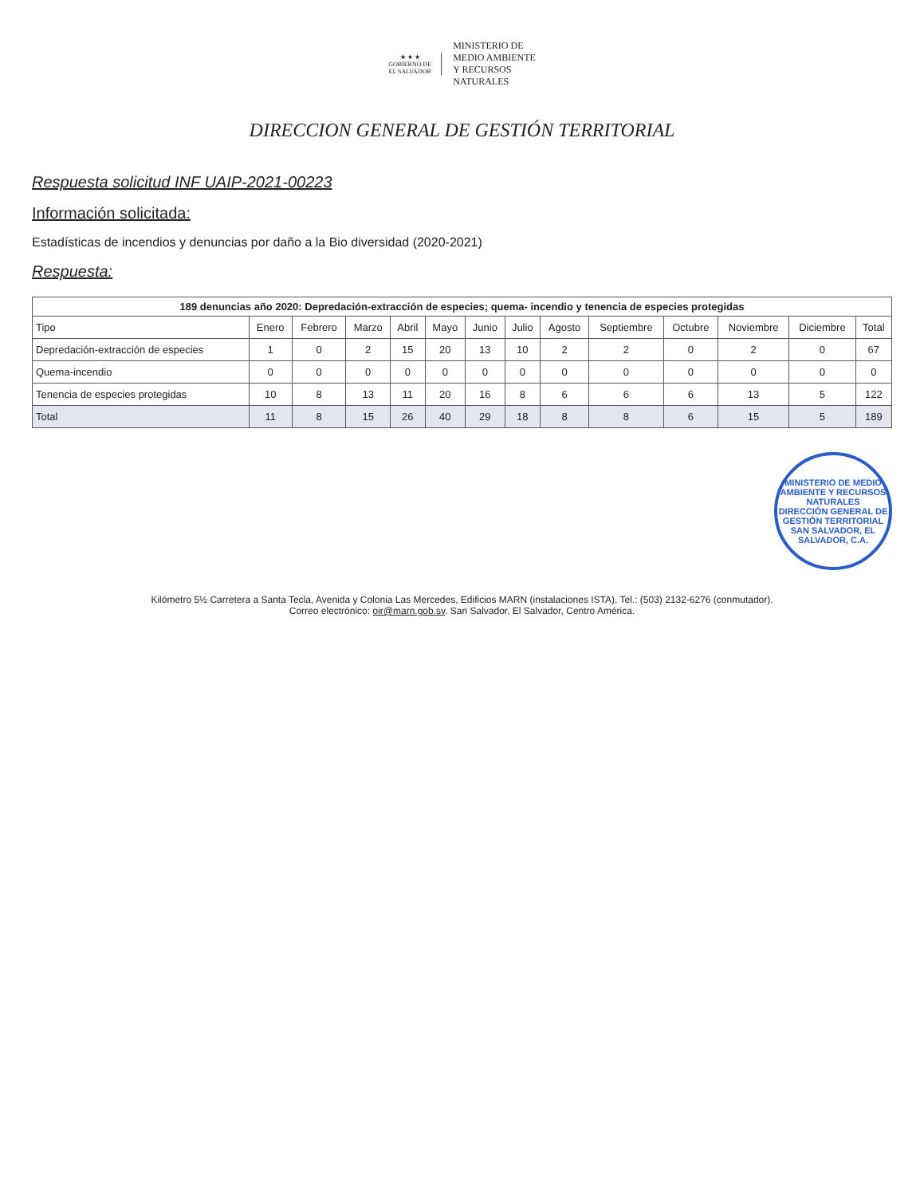★ ★ ★
GOBIERNO DE
EL SALVADOR
MINISTERIO DE
MEDIO AMBIENTE
Y RECURSOS
NATURALES
DIRECCION GENERAL DE GESTIÓN TERRITORIAL
Respuesta solicitud INF UAIP-2021-00223
Información solicitada:
Estadísticas de incendios y denuncias por daño a la Bio diversidad (2020-2021)
Respuesta:
189 denuncias año 2020: Depredación-extracción de especies; quema- incendio y tenencia de especies protegidas
| Tipo | Enero | Febrero | Marzo | Abril | Mayo | Junio | Julio | Agosto | Septiembre | Octubre | Noviembre | Diciembre | Total |
| --- | --- | --- | --- | --- | --- | --- | --- | --- | --- | --- | --- | --- | --- |
| Depredación-extracción de especies | 1 | 0 | 2 | 15 | 20 | 13 | 10 | 2 | 2 | 0 | 2 | 0 | 67 |
| Quema-incendio | 0 | 0 | 0 | 0 | 0 | 0 | 0 | 0 | 0 | 0 | 0 | 0 | 0 |
| Tenencia de especies protegidas | 10 | 8 | 13 | 11 | 20 | 16 | 8 | 6 | 6 | 6 | 13 | 5 | 122 |
| Total | 11 | 8 | 15 | 26 | 40 | 29 | 18 | 8 | 8 | 6 | 15 | 5 | 189 |
MINISTERIO DE MEDIO AMBIENTE Y RECURSOS NATURALES
DIRECCIÓN GENERAL DE GESTIÓN TERRITORIAL
SAN SALVADOR, EL SALVADOR, C.A.
Kilómetro 5½ Carretera a Santa Tecla, Avenida y Colonia Las Mercedes, Edificios MARN (instalaciones ISTA), Tel.: (503) 2132-6276 (conmutador).
Correo electrónico: oir@marn.gob.sv. San Salvador, El Salvador, Centro América.